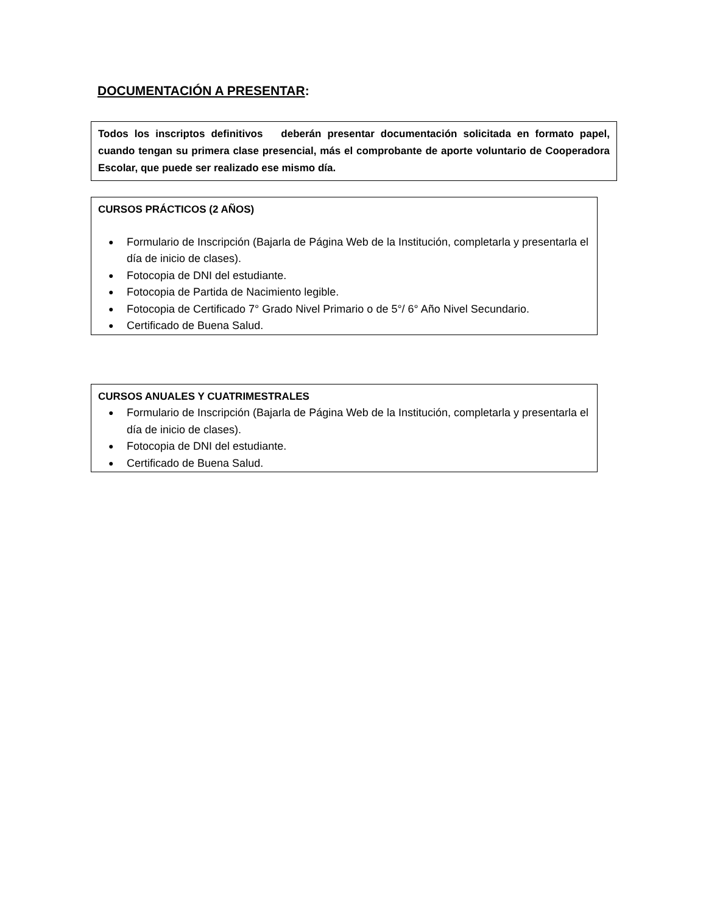DOCUMENTACIÓN A PRESENTAR:
Todos los inscriptos definitivos deberán presentar documentación solicitada en formato papel, cuando tengan su primera clase presencial, más el comprobante de aporte voluntario de Cooperadora Escolar, que puede ser realizado ese mismo día.
CURSOS PRÁCTICOS (2 AÑOS)
● Formulario de Inscripción (Bajarla de Página Web de la Institución, completarla y presentarla el día de inicio de clases).
● Fotocopia de DNI del estudiante.
● Fotocopia de Partida de Nacimiento legible.
● Fotocopia de Certificado 7° Grado Nivel Primario o de 5°/ 6° Año Nivel Secundario.
● Certificado de Buena Salud.
CURSOS ANUALES Y CUATRIMESTRALES
● Formulario de Inscripción (Bajarla de Página Web de la Institución, completarla y presentarla el día de inicio de clases).
● Fotocopia de DNI del estudiante.
● Certificado de Buena Salud.